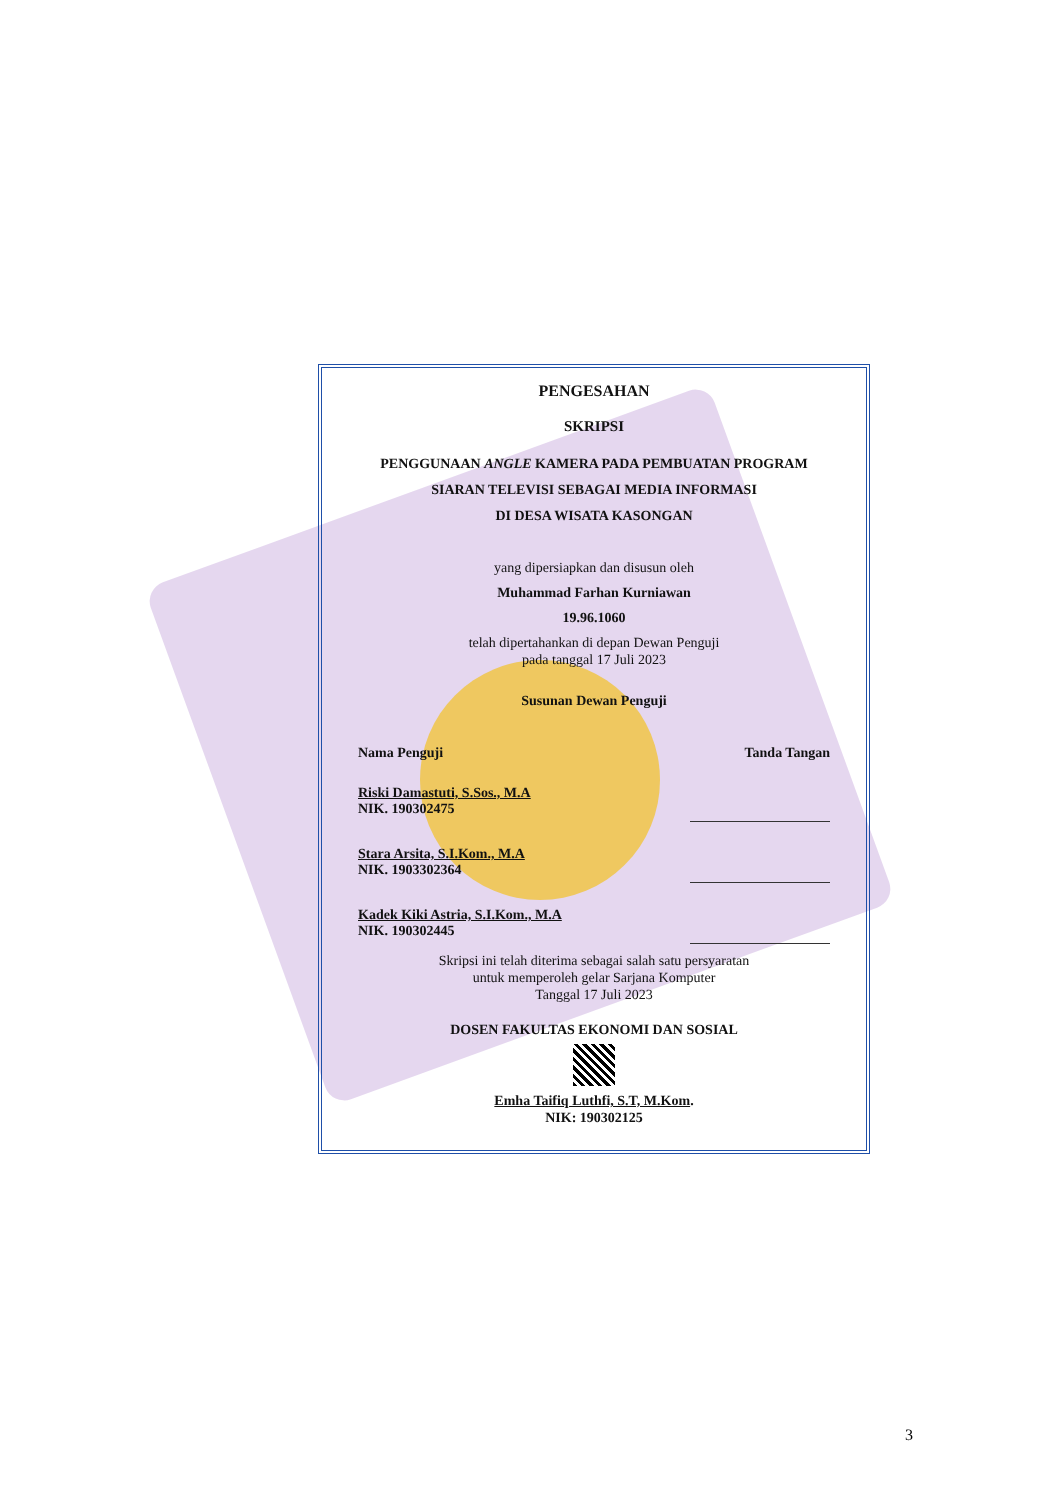PENGESAHAN
SKRIPSI
PENGGUNAAN ANGLE KAMERA PADA PEMBUATAN PROGRAM
SIARAN TELEVISI SEBAGAI MEDIA INFORMASI
DI DESA WISATA KASONGAN
yang dipersiapkan dan disusun oleh
Muhammad Farhan Kurniawan
19.96.1060
telah dipertahankan di depan Dewan Penguji
pada tanggal 17 Juli 2023
Susunan Dewan Penguji
Nama Penguji Tanda Tangan
Riski Damastuti, S.Sos., M.A
NIK. 190302475
Stara Arsita, S.I.Kom., M.A
NIK. 1903302364
Kadek Kiki Astria, S.I.Kom., M.A
NIK. 190302445
Skripsi ini telah diterima sebagai salah satu persyaratan
untuk memperoleh gelar Sarjana Komputer
Tanggal 17 Juli 2023
DOSEN FAKULTAS EKONOMI DAN SOSIAL
Emha Taifiq Luthfi, S.T, M.Kom.
NIK: 190302125
3